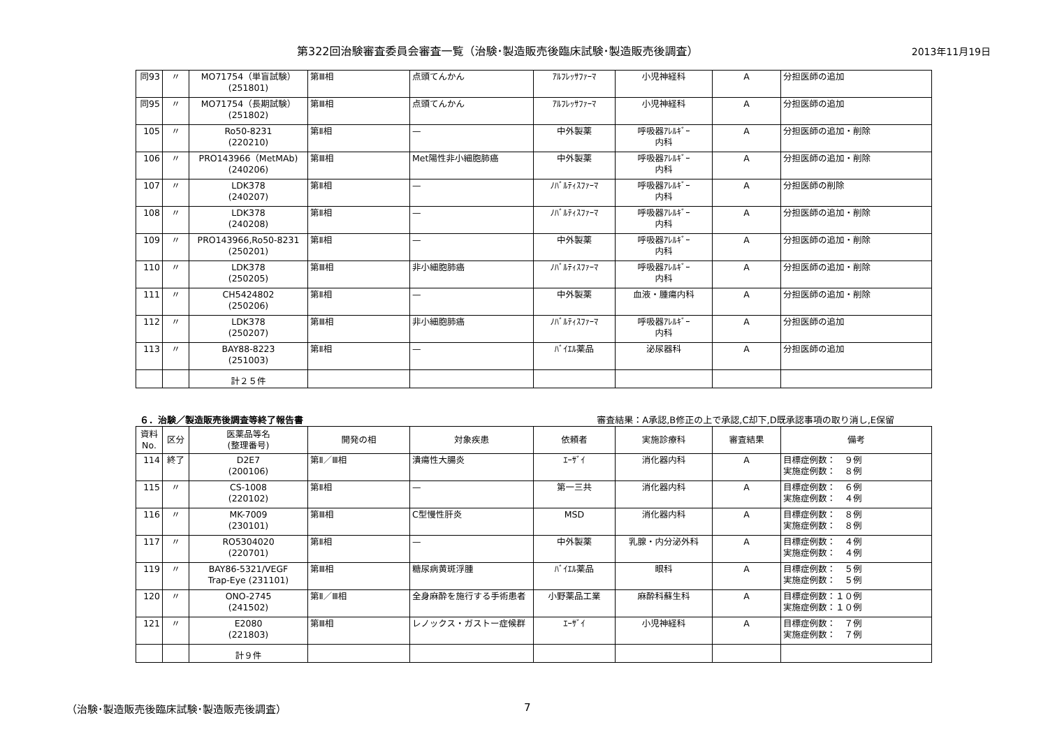第322回治験審査委員会審査一覧（治験･製造販売後臨床試験･製造販売後調査）
2013年11月19日
| 同93 | 〃 | MO71754（単盲試験） (251801) | 第Ⅲ相 | 点頭てんかん | ｱﾙﾌﾚｯｻﾌｧｰﾏ | 小児神経科 | A | 分担医師の追加 |
| 同95 | 〃 | MO71754（長期試験） (251802) | 第Ⅲ相 | 点頭てんかん | ｱﾙﾌﾚｯｻﾌｧｰﾏ | 小児神経科 | A | 分担医師の追加 |
| 105 | 〃 | Ro50-8231 (220210) | 第Ⅱ相 | — | 中外製薬 | 呼吸器ｱﾚﾙｷﾞｰ 内科 | A | 分担医師の追加・削除 |
| 106 | 〃 | PRO143966（MetMAb) (240206) | 第Ⅲ相 | Met陽性非小細胞肺癌 | 中外製薬 | 呼吸器ｱﾚﾙｷﾞｰ 内科 | A | 分担医師の追加・削除 |
| 107 | 〃 | LDK378 (240207) | 第Ⅱ相 | — | ﾉﾊﾞﾙﾃｨｽﾌｧｰﾏ | 呼吸器ｱﾚﾙｷﾞｰ 内科 | A | 分担医師の削除 |
| 108 | 〃 | LDK378 (240208) | 第Ⅱ相 | — | ﾉﾊﾞﾙﾃｨｽﾌｧｰﾏ | 呼吸器ｱﾚﾙｷﾞｰ 内科 | A | 分担医師の追加・削除 |
| 109 | 〃 | PRO143966,Ro50-8231 (250201) | 第Ⅱ相 | — | 中外製薬 | 呼吸器ｱﾚﾙｷﾞｰ 内科 | A | 分担医師の追加・削除 |
| 110 | 〃 | LDK378 (250205) | 第Ⅲ相 | 非小細胞肺癌 | ﾉﾊﾞﾙﾃｨｽﾌｧｰﾏ | 呼吸器ｱﾚﾙｷﾞｰ 内科 | A | 分担医師の追加・削除 |
| 111 | 〃 | CH5424802 (250206) | 第Ⅱ相 | — | 中外製薬 | 血液・腫瘍内科 | A | 分担医師の追加・削除 |
| 112 | 〃 | LDK378 (250207) | 第Ⅲ相 | 非小細胞肺癌 | ﾉﾊﾞﾙﾃｨｽﾌｧｰﾏ | 呼吸器ｱﾚﾙｷﾞｰ 内科 | A | 分担医師の追加 |
| 113 | 〃 | BAY88-8223 (251003) | 第Ⅱ相 | — | ﾊﾞｲｴﾙ薬品 | 泌尿器科 | A | 分担医師の追加 |
| | | 計２５件 | | | | | | |
６．治験／製造販売後調査等終了報告書 審査結果：A承認,B修正の上で承認,C却下,D既承認事項の取り消し,E保留
| 資料 No. | 区分 | 医薬品等名 (整理番号) | 開発の相 | 対象疾患 | 依頼者 | 実施診療科 | 審査結果 | 備考 |
| --- | --- | --- | --- | --- | --- | --- | --- | --- |
| 114 | 終了 | D2E7 (200106) | 第Ⅱ／Ⅲ相 | 潰瘍性大腸炎 | ｴｰｻﾞｲ | 消化器内科 | A | 目標症例数： ９例 実施症例数： ８例 |
| 115 | 〃 | CS-1008 (220102) | 第Ⅱ相 | — | 第一三共 | 消化器内科 | A | 目標症例数： ６例 実施症例数： ４例 |
| 116 | 〃 | MK-7009 (230101) | 第Ⅲ相 | C型慢性肝炎 | MSD | 消化器内科 | A | 目標症例数： ８例 実施症例数： ８例 |
| 117 | 〃 | RO5304020 (220701) | 第Ⅱ相 | — | 中外製薬 | 乳腺・内分泌外科 | A | 目標症例数： ４例 実施症例数： ４例 |
| 119 | 〃 | BAY86-5321/VEGF Trap-Eye (231101) | 第Ⅲ相 | 糖尿病黄斑浮腫 | ﾊﾞｲｴﾙ薬品 | 眼科 | A | 目標症例数： ５例 実施症例数： ５例 |
| 120 | 〃 | ONO-2745 (241502) | 第Ⅱ／Ⅲ相 | 全身麻酔を施行する手術患者 | 小野薬品工業 | 麻酔科蘇生科 | A | 目標症例数：１０例 実施症例数：１０例 |
| 121 | 〃 | E2080 (221803) | 第Ⅲ相 | レノックス・ガストー症候群 | ｴｰｻﾞｲ | 小児神経科 | A | 目標症例数： ７例 実施症例数： ７例 |
| | | 計９件 | | | | | | |
（治験･製造販売後臨床試験･製造販売後調査） 7